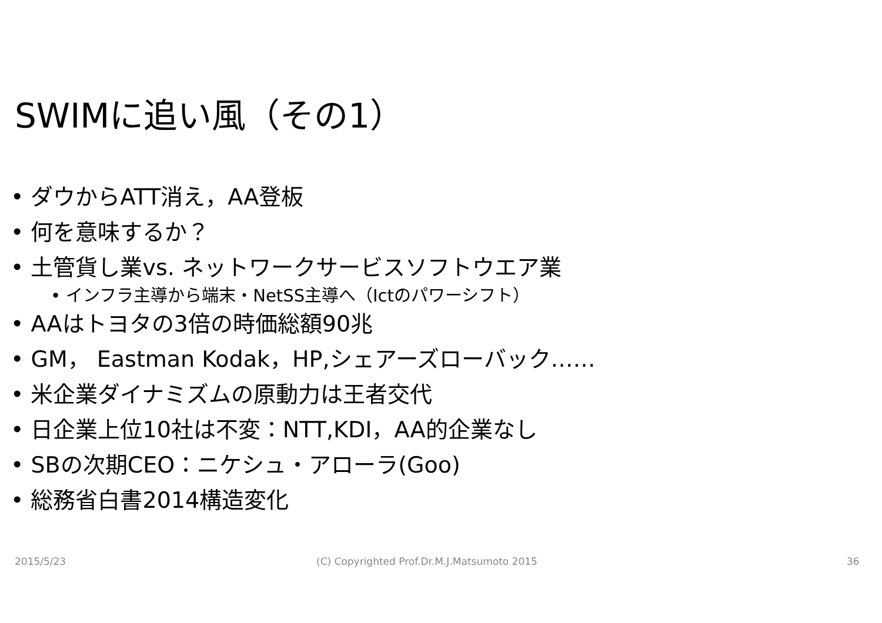SWIMに追い風（その1）
• ダウからATT消え，AA登板
• 何を意味するか？
• 土管貨し業vs. ネットワークサービスソフトウエア業
• インフラ主導から端末・NetSS主導へ（Ictのパワーシフト）
• AAはトヨタの3倍の時価総額90兆
• GM， Eastman Kodak，HP,シェアーズローバック……
• 米企業ダイナミズムの原動力は王者交代
• 日企業上位10社は不変：NTT,KDI，AA的企業なし
• SBの次期CEO：ニケシュ・アローラ(Goo)
• 総務省白書2014構造変化
2015/5/23
(C) Copyrighted Prof.Dr.M.J.Matsumoto 2015
36